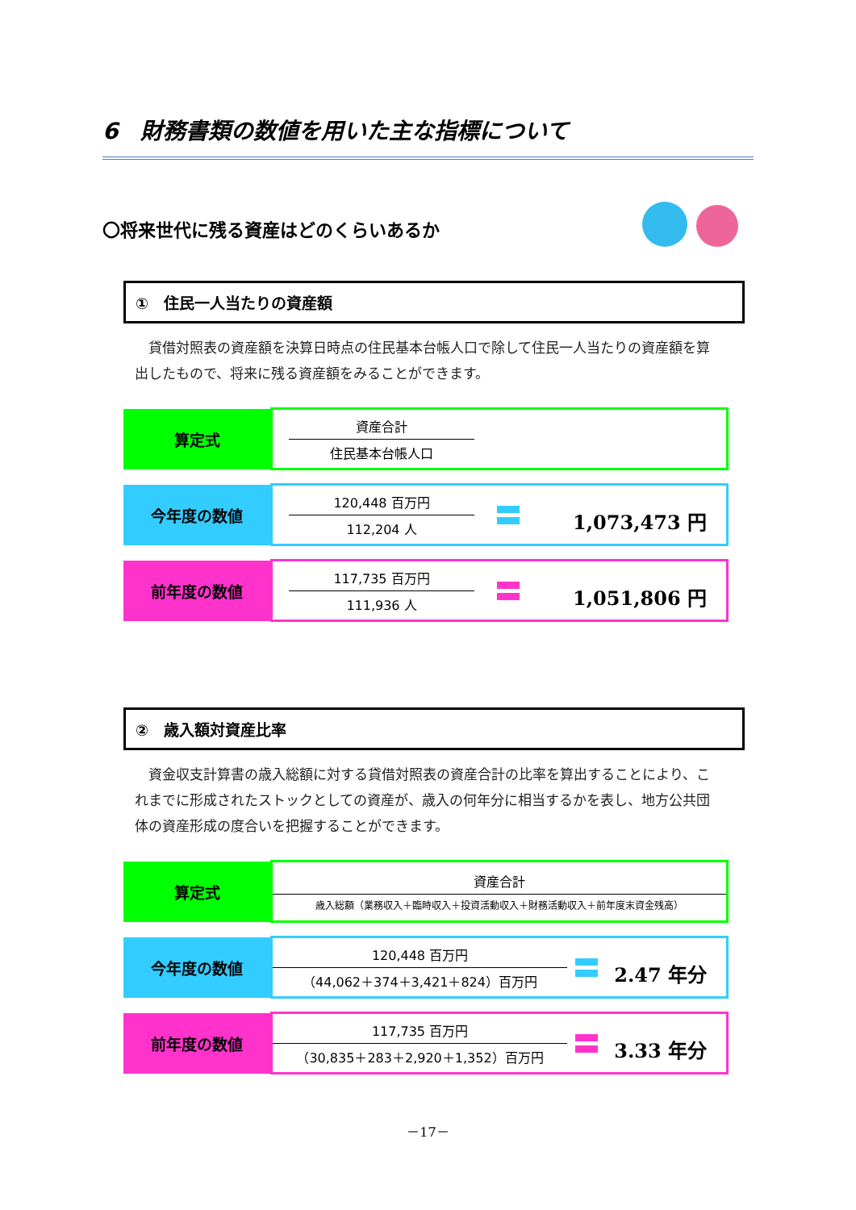6　財務書類の数値を用いた主な指標について
〇将来世代に残る資産はどのくらいあるか
①　住民一人当たりの資産額
貸借対照表の資産額を決算日時点の住民基本台帳人口で除して住民一人当たりの資産額を算出したもので、将来に残る資産額をみることができます。
| 算定式 | 資産合計 住民基本台帳人口 |
| 今年度の数値 | 1,073,473 円 120,448 百万円 112,204 人 |
| 前年度の数値 | 1,051,806 円 117,735 百万円 111,936 人 |
②　歳入額対資産比率
資金収支計算書の歳入総額に対する貸借対照表の資産合計の比率を算出することにより、これまでに形成されたストックとしての資産が、歳入の何年分に相当するかを表し、地方公共団体の資産形成の度合いを把握することができます。
| 算定式 | 資産合計 歳入総額（業務収入＋臨時収入＋投資活動収入＋財務活動収入＋前年度末資金残高） |
| 今年度の数値 | 2.47 年分 120,448 百万円 （44,062＋374＋3,421＋824）百万円 |
| 前年度の数値 | 3.33 年分 117,735 百万円 （30,835＋283＋2,920＋1,352）百万円 |
－17－